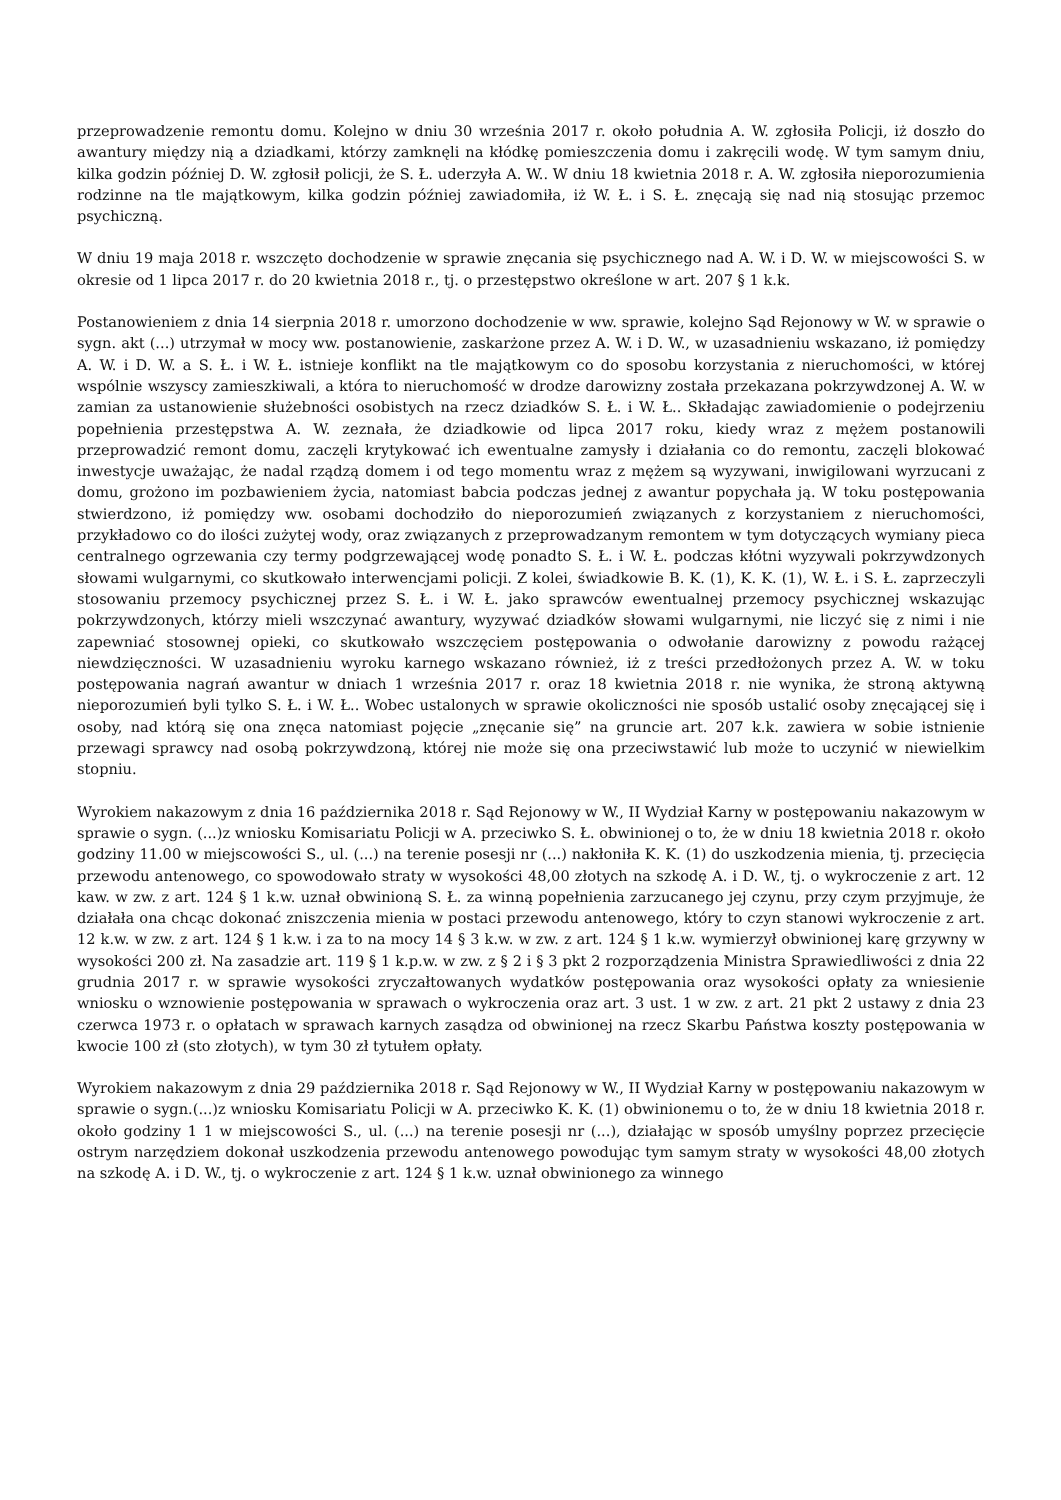przeprowadzenie remontu domu. Kolejno w dniu 30 września 2017 r. około południa A. W. zgłosiła Policji, iż doszło do awantury między nią a dziadkami, którzy zamknęli na kłódkę pomieszczenia domu i zakręcili wodę. W tym samym dniu, kilka godzin później D. W. zgłosił policji, że S. Ł. uderzyła A. W.. W dniu 18 kwietnia 2018 r. A. W. zgłosiła nieporozumienia rodzinne na tle majątkowym, kilka godzin później zawiadomiła, iż W. Ł. i S. Ł. znęcają się nad nią stosując przemoc psychiczną.
W dniu 19 maja 2018 r. wszczęto dochodzenie w sprawie znęcania się psychicznego nad A. W. i D. W. w miejscowości S. w okresie od 1 lipca 2017 r. do 20 kwietnia 2018 r., tj. o przestępstwo określone w art. 207 § 1 k.k.
Postanowieniem z dnia 14 sierpnia 2018 r. umorzono dochodzenie w ww. sprawie, kolejno Sąd Rejonowy w W. w sprawie o sygn. akt (...) utrzymał w mocy ww. postanowienie, zaskarżone przez A. W. i D. W., w uzasadnieniu wskazano, iż pomiędzy A. W. i D. W. a S. Ł. i W. Ł. istnieje konflikt na tle majątkowym co do sposobu korzystania z nieruchomości, w której wspólnie wszyscy zamieszkiwali, a która to nieruchomość w drodze darowizny została przekazana pokrzywdzonej A. W. w zamian za ustanowienie służebności osobistych na rzecz dziadków S. Ł. i W. Ł.. Składając zawiadomienie o podejrzeniu popełnienia przestępstwa A. W. zeznała, że dziadkowie od lipca 2017 roku, kiedy wraz z mężem postanowili przeprowadzić remont domu, zaczęli krytykować ich ewentualne zamysły i działania co do remontu, zaczęli blokować inwestycje uważając, że nadal rządzą domem i od tego momentu wraz z mężem są wyzywani, inwigilowani wyrzucani z domu, grożono im pozbawieniem życia, natomiast babcia podczas jednej z awantur popychała ją. W toku postępowania stwierdzono, iż pomiędzy ww. osobami dochodziło do nieporozumień związanych z korzystaniem z nieruchomości, przykładowo co do ilości zużytej wody, oraz związanych z przeprowadzanym remontem w tym dotyczących wymiany pieca centralnego ogrzewania czy termy podgrzewającej wodę ponadto S. Ł. i W. Ł. podczas kłótni wyzywali pokrzywdzonych słowami wulgarnymi, co skutkowało interwencjami policji. Z kolei, świadkowie B. K. (1), K. K. (1), W. Ł. i S. Ł. zaprzeczyli stosowaniu przemocy psychicznej przez S. Ł. i W. Ł. jako sprawców ewentualnej przemocy psychicznej wskazując pokrzywdzonych, którzy mieli wszczynać awantury, wyzywać dziadków słowami wulgarnymi, nie liczyć się z nimi i nie zapewniać stosownej opieki, co skutkowało wszczęciem postępowania o odwołanie darowizny z powodu rażącej niewdzięczności. W uzasadnieniu wyroku karnego wskazano również, iż z treści przedłożonych przez A. W. w toku postępowania nagrań awantur w dniach 1 września 2017 r. oraz 18 kwietnia 2018 r. nie wynika, że stroną aktywną nieporozumień byli tylko S. Ł. i W. Ł.. Wobec ustalonych w sprawie okoliczności nie sposób ustalić osoby znęcającej się i osoby, nad którą się ona znęca natomiast pojęcie „znęcanie się” na gruncie art. 207 k.k. zawiera w sobie istnienie przewagi sprawcy nad osobą pokrzywdzoną, której nie może się ona przeciwstawić lub może to uczynić w niewielkim stopniu.
Wyrokiem nakazowym z dnia 16 października 2018 r. Sąd Rejonowy w W., II Wydział Karny w postępowaniu nakazowym w sprawie o sygn. (...)z wniosku Komisariatu Policji w A. przeciwko S. Ł. obwinionej o to, że w dniu 18 kwietnia 2018 r. około godziny 11.00 w miejscowości S., ul. (...) na terenie posesji nr (...) nakłoniła K. K. (1) do uszkodzenia mienia, tj. przecięcia przewodu antenowego, co spowodowało straty w wysokości 48,00 złotych na szkodę A. i D. W., tj. o wykroczenie z art. 12 kaw. w zw. z art. 124 § 1 k.w. uznał obwinioną S. Ł. za winną popełnienia zarzucanego jej czynu, przy czym przyjmuje, że działała ona chcąc dokonać zniszczenia mienia w postaci przewodu antenowego, który to czyn stanowi wykroczenie z art. 12 k.w. w zw. z art. 124 § 1 k.w. i za to na mocy 14 § 3 k.w. w zw. z art. 124 § 1 k.w. wymierzył obwinionej karę grzywny w wysokości 200 zł. Na zasadzie art. 119 § 1 k.p.w. w zw. z § 2 i § 3 pkt 2 rozporządzenia Ministra Sprawiedliwości z dnia 22 grudnia 2017 r. w sprawie wysokości zryczałtowanych wydatków postępowania oraz wysokości opłaty za wniesienie wniosku o wznowienie postępowania w sprawach o wykroczenia oraz art. 3 ust. 1 w zw. z art. 21 pkt 2 ustawy z dnia 23 czerwca 1973 r. o opłatach w sprawach karnych zasądza od obwinionej na rzecz Skarbu Państwa koszty postępowania w kwocie 100 zł (sto złotych), w tym 30 zł tytułem opłaty.
Wyrokiem nakazowym z dnia 29 października 2018 r. Sąd Rejonowy w W., II Wydział Karny w postępowaniu nakazowym w sprawie o sygn.(...)z wniosku Komisariatu Policji w A. przeciwko K. K. (1) obwinionemu o to, że w dniu 18 kwietnia 2018 r. około godziny 1 1 w miejscowości S., ul. (...) na terenie posesji nr (...), działając w sposób umyślny poprzez przecięcie ostrym narzędziem dokonał uszkodzenia przewodu antenowego powodując tym samym straty w wysokości 48,00 złotych na szkodę A. i D. W., tj. o wykroczenie z art. 124 § 1 k.w. uznał obwinionego za winnego